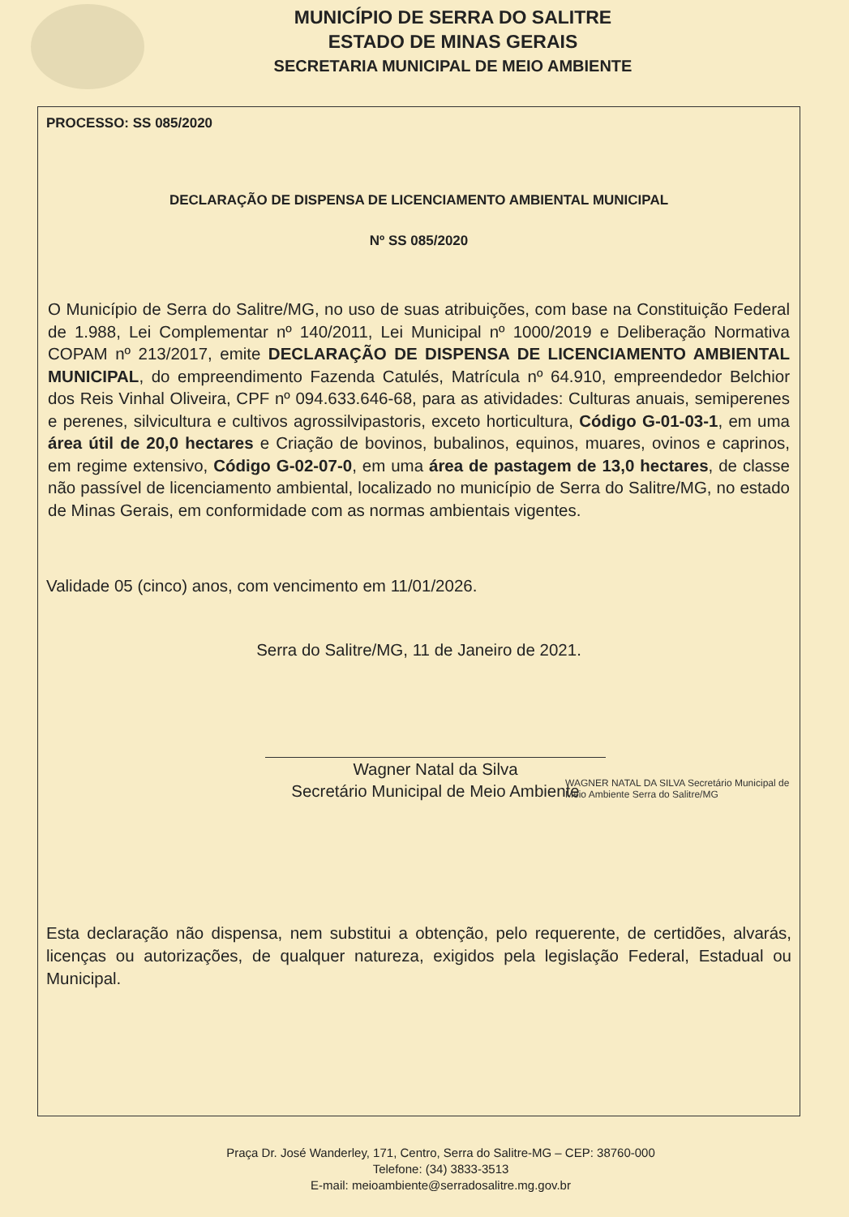MUNICÍPIO DE SERRA DO SALITRE
ESTADO DE MINAS GERAIS
SECRETARIA MUNICIPAL DE MEIO AMBIENTE
PROCESSO: SS 085/2020
DECLARAÇÃO DE DISPENSA DE LICENCIAMENTO AMBIENTAL MUNICIPAL
Nº SS 085/2020
O Município de Serra do Salitre/MG, no uso de suas atribuições, com base na Constituição Federal de 1.988, Lei Complementar nº 140/2011, Lei Municipal nº 1000/2019 e Deliberação Normativa COPAM nº 213/2017, emite DECLARAÇÃO DE DISPENSA DE LICENCIAMENTO AMBIENTAL MUNICIPAL, do empreendimento Fazenda Catulés, Matrícula nº 64.910, empreendedor Belchior dos Reis Vinhal Oliveira, CPF nº 094.633.646-68, para as atividades: Culturas anuais, semiperenes e perenes, silvicultura e cultivos agrossilvipastoris, exceto horticultura, Código G-01-03-1, em uma área útil de 20,0 hectares e Criação de bovinos, bubalinos, equinos, muares, ovinos e caprinos, em regime extensivo, Código G-02-07-0, em uma área de pastagem de 13,0 hectares, de classe não passível de licenciamento ambiental, localizado no município de Serra do Salitre/MG, no estado de Minas Gerais, em conformidade com as normas ambientais vigentes.
Validade 05 (cinco) anos, com vencimento em 11/01/2026.
Serra do Salitre/MG, 11 de Janeiro de 2021.
Wagner Natal da Silva
Secretário Municipal de Meio Ambiente
WAGNER NATAL DA SILVA Secretário Municipal de Meio Ambiente Serra do Salitre/MG
Esta declaração não dispensa, nem substitui a obtenção, pelo requerente, de certidões, alvarás, licenças ou autorizações, de qualquer natureza, exigidos pela legislação Federal, Estadual ou Municipal.
Praça Dr. José Wanderley, 171, Centro, Serra do Salitre-MG – CEP: 38760-000
Telefone: (34) 3833-3513
E-mail: meioambiente@serradosalitre.mg.gov.br